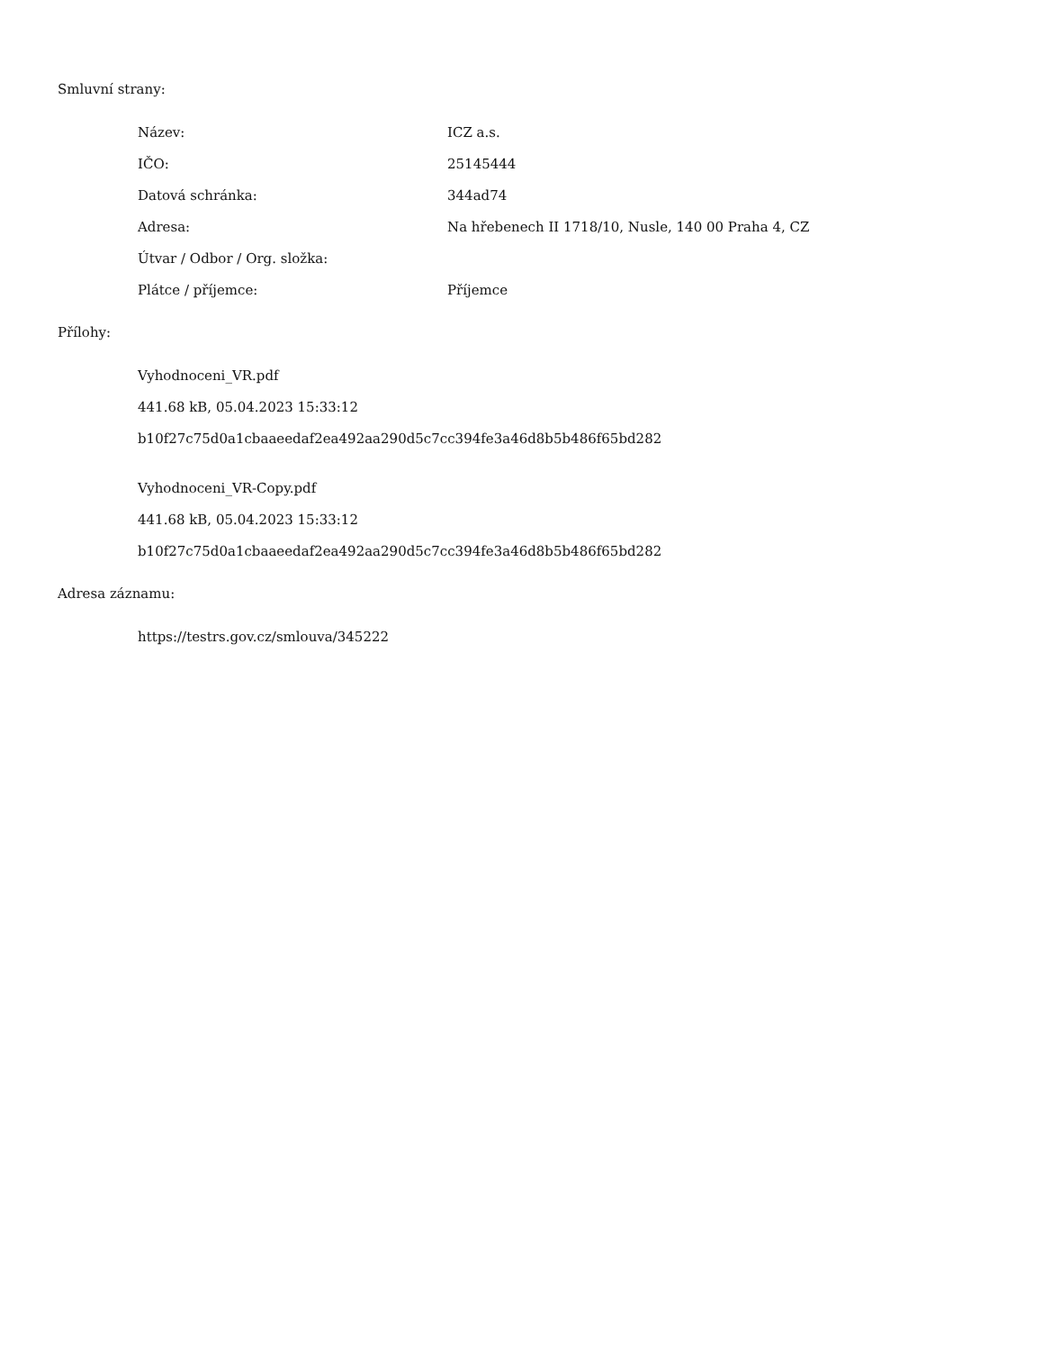Smluvní strany:
| Název: | ICZ a.s. |
| IČO: | 25145444 |
| Datová schránka: | 344ad74 |
| Adresa: | Na hřebenech II 1718/10, Nusle, 140 00 Praha 4, CZ |
| Útvar / Odbor / Org. složka: | |
| Plátce / příjemce: | Příjemce |
Přílohy:
Vyhodnoceni_VR.pdf
441.68 kB, 05.04.2023 15:33:12
b10f27c75d0a1cbaaeedaf2ea492aa290d5c7cc394fe3a46d8b5b486f65bd282
Vyhodnoceni_VR-Copy.pdf
441.68 kB, 05.04.2023 15:33:12
b10f27c75d0a1cbaaeedaf2ea492aa290d5c7cc394fe3a46d8b5b486f65bd282
Adresa záznamu:
https://testrs.gov.cz/smlouva/345222